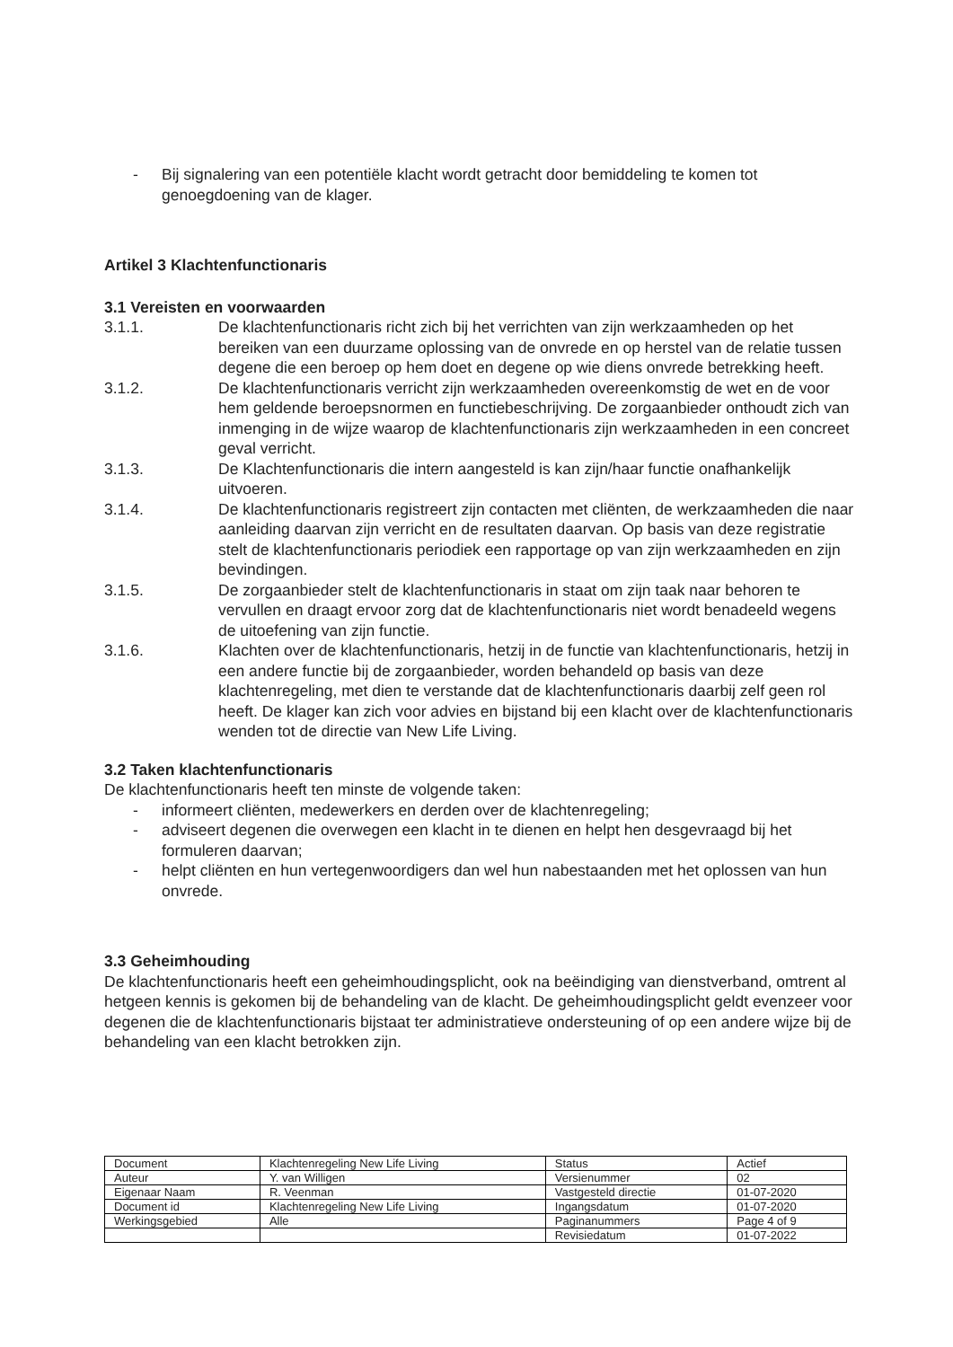- Bij signalering van een potentiële klacht wordt getracht door bemiddeling te komen tot genoegdoening van de klager.
Artikel 3 Klachtenfunctionaris
3.1 Vereisten en voorwaarden
3.1.1. De klachtenfunctionaris richt zich bij het verrichten van zijn werkzaamheden op het bereiken van een duurzame oplossing van de onvrede en op herstel van de relatie tussen degene die een beroep op hem doet en degene op wie diens onvrede betrekking heeft.
3.1.2. De klachtenfunctionaris verricht zijn werkzaamheden overeenkomstig de wet en de voor hem geldende beroepsnormen en functiebeschrijving. De zorgaanbieder onthoudt zich van inmenging in de wijze waarop de klachtenfunctionaris zijn werkzaamheden in een concreet geval verricht.
3.1.3. De Klachtenfunctionaris die intern aangesteld is kan zijn/haar functie onafhankelijk uitvoeren.
3.1.4. De klachtenfunctionaris registreert zijn contacten met cliënten, de werkzaamheden die naar aanleiding daarvan zijn verricht en de resultaten daarvan. Op basis van deze registratie stelt de klachtenfunctionaris periodiek een rapportage op van zijn werkzaamheden en zijn bevindingen.
3.1.5. De zorgaanbieder stelt de klachtenfunctionaris in staat om zijn taak naar behoren te vervullen en draagt ervoor zorg dat de klachtenfunctionaris niet wordt benadeeld wegens de uitoefening van zijn functie.
3.1.6. Klachten over de klachtenfunctionaris, hetzij in de functie van klachtenfunctionaris, hetzij in een andere functie bij de zorgaanbieder, worden behandeld op basis van deze klachtenregeling, met dien te verstande dat de klachtenfunctionaris daarbij zelf geen rol heeft. De klager kan zich voor advies en bijstand bij een klacht over de klachtenfunctionaris wenden tot de directie van New Life Living.
3.2 Taken klachtenfunctionaris
De klachtenfunctionaris heeft ten minste de volgende taken:
- informeert cliënten, medewerkers en derden over de klachtenregeling;
- adviseert degenen die overwegen een klacht in te dienen en helpt hen desgevraagd bij het formuleren daarvan;
- helpt cliënten en hun vertegenwoordigers dan wel hun nabestaanden met het oplossen van hun onvrede.
3.3 Geheimhouding
De klachtenfunctionaris heeft een geheimhoudingsplicht, ook na beëindiging van dienstverband, omtrent al hetgeen kennis is gekomen bij de behandeling van de klacht. De geheimhoudingsplicht geldt evenzeer voor degenen die de klachtenfunctionaris bijstaat ter administratieve ondersteuning of op een andere wijze bij de behandeling van een klacht betrokken zijn.
| Document | Klachtenregeling New Life Living | Status | Actief |
| Auteur | Y. van Willigen | Versienummer | 02 |
| Eigenaar Naam | R. Veenman | Vastgesteld directie | 01-07-2020 |
| Document id | Klachtenregeling New Life Living | Ingangsdatum | 01-07-2020 |
| Werkingsgebied | Alle | Paginanummers | Page 4 of 9 |
| | | Revisiedatum | 01-07-2022 |